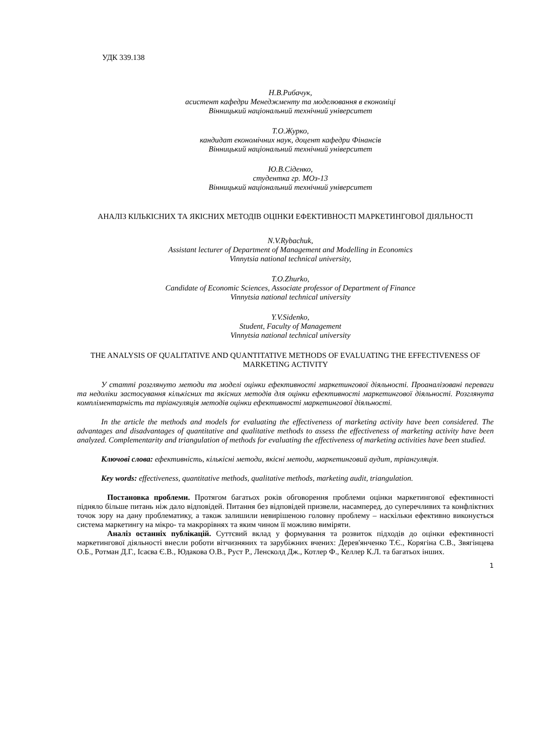УДК 339.138
Н.В.Рибачук,
асистент кафедри Менеджменту та моделювання в економіці
Вінницький національний технічний університет
Т.О.Журко,
кандидат економічних наук, доцент кафедри Фінансів
Вінницький національний технічний університет
Ю.В.Сіденко,
студентка гр. МОз-13
Вінницький національний технічний університет
АНАЛІЗ КІЛЬКІСНИХ ТА ЯКІСНИХ МЕТОДІВ ОЦІНКИ ЕФЕКТИВНОСТІ МАРКЕТИНГОВОЇ ДІЯЛЬНОСТІ
N.V.Rybachuk,
Assistant lecturer of Department of Management and Modelling in Economics
Vinnytsia national technical university,
T.O.Zhurko,
Candidate of Economic Sciences, Associate professor of Department of Finance
Vinnytsia national technical university
Y.V.Sidenko,
Student, Faculty of Management
Vinnytsia national technical university
THE ANALYSIS OF QUALITATIVE AND QUANTITATIVE METHODS OF EVALUATING THE EFFECTIVENESS OF MARKETING ACTIVITY
У статті розглянуто методи та моделі оцінки ефективності маркетингової діяльності. Проаналізовані переваги та недоліки застосування кількісних та якісних методів для оцінки ефективності маркетингової діяльності. Розглянута компліментарність та тріангуляція методів оцінки ефективності маркетингової діяльності.
In the article the methods and models for evaluating the effectiveness of marketing activity have been considered. The advantages and disadvantages of quantitative and qualitative methods to assess the effectiveness of marketing activity have been analyzed. Complementarity and triangulation of methods for evaluating the effectiveness of marketing activities have been studied.
Ключові слова: ефективність, кількісні методи, якісні методи, маркетинговий аудит, тріангуляція.
Key words: effectiveness, quantitative methods, qualitative methods, marketing audit, triangulation.
Постановка проблеми. Протягом багатьох років обговорення проблеми оцінки маркетингової ефективності підняло більше питань ніж дало відповідей. Питання без відповідей призвели, насамперед, до суперечливих та конфліктних точок зору на дану проблематику, а також залишили невирішеною головну проблему – наскільки ефективно виконується система маркетингу на мікро- та макрорівнях та яким чином її можливо виміряти.
Аналіз останніх публікацій. Суттєвий вклад у формування та розвиток підходів до оцінки ефективності маркетингової діяльності внесли роботи вітчизняних та зарубіжних вчених: Дерев'янченко Т.Є., Корягіна С.В., Звягінцева О.Б., Ротман Д.Г., Ісаєва Є.В., Юдакова О.В., Руст Р., Ленсколд Дж., Котлер Ф., Келлер К.Л. та багатьох інших.
1